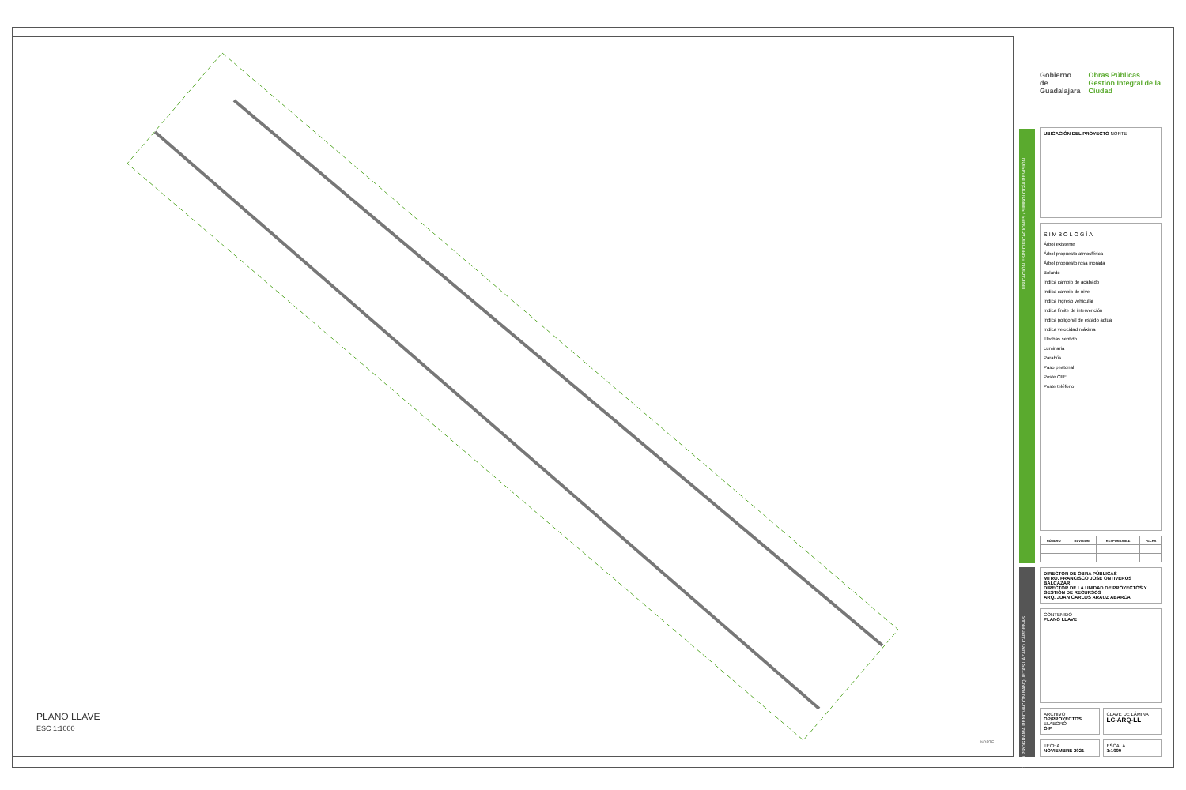PLANO LLAVE
ESC 1:1000
NORTE
Gobierno de
Guadalajara
Obras Públicas
Gestión Integral de la Ciudad
UBICACIÓN DEL PROYECTO NORTE
SIMBOLOGÍA
Árbol existente
Árbol propuesto atmosférica
Árbol propuesto rosa morada
Bolardo
Indica cambio de acabado
Indica cambio de nivel
Indica ingreso vehicular
Indica límite de intervención
Indica poligonal de estado actual
Indica velocidad máxima
Flechas sentido
Luminaria
Parabús
Paso peatonal
Poste CFE
Poste teléfono
| NÚMERO | REVISIÓN | RESPONSABLE | FECHA |
| --- | --- | --- | --- |
DIRECTOR DE OBRA PÚBLICAS
MTRO. FRANCISCO JOSÉ ONTIVEROS BALCÁZAR
DIRECTOR DE LA UNIDAD DE PROYECTOS Y GESTIÓN DE RECURSOS
ARQ. JUAN CARLOS ARAUZ ABARCA
CONTENIDO
PLANO LLAVE
ARCHIVO
OP/PROYECTOS
ELABORÓ
O.P
CLAVE DE LÁMINA
LC-ARQ-LL
FECHA
NOVIEMBRE 2021
ESCALA
1:1000
UBICACIÓN ESPECIFICACIONES / SIMBOLOGÍA REVISIÓN
PROYECTO O PROGRAMA RENOVACIÓN BANQUETAS LÁZARO CÁRDENAS